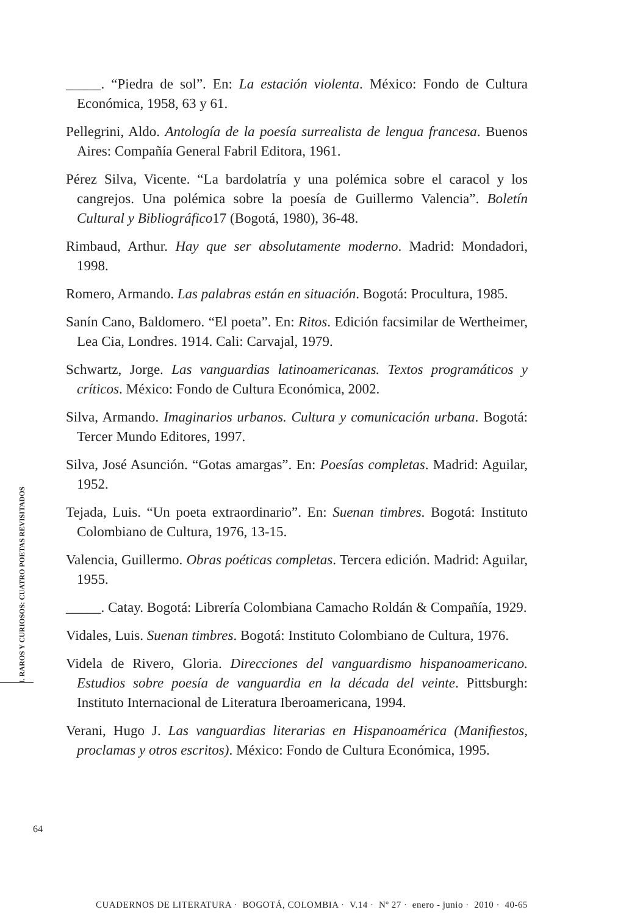_____. “Piedra de sol”. En: La estación violenta. México: Fondo de Cultura Económica, 1958, 63 y 61.
Pellegrini, Aldo. Antología de la poesía surrealista de lengua francesa. Buenos Aires: Compañía General Fabril Editora, 1961.
Pérez Silva, Vicente. “La bardolatría y una polémica sobre el caracol y los cangrejos. Una polémica sobre la poesía de Guillermo Valencia”. Boletín Cultural y Bibliográfico17 (Bogotá, 1980), 36-48.
Rimbaud, Arthur. Hay que ser absolutamente moderno. Madrid: Mondadori, 1998.
Romero, Armando. Las palabras están en situación. Bogotá: Procultura, 1985.
Sanín Cano, Baldomero. “El poeta”. En: Ritos. Edición facsimilar de Wertheimer, Lea Cia, Londres. 1914. Cali: Carvajal, 1979.
Schwartz, Jorge. Las vanguardias latinoamericanas. Textos programáticos y críticos. México: Fondo de Cultura Económica, 2002.
Silva, Armando. Imaginarios urbanos. Cultura y comunicación urbana. Bogotá: Tercer Mundo Editores, 1997.
Silva, José Asunción. “Gotas amargas”. En: Poesías completas. Madrid: Aguilar, 1952.
Tejada, Luis. “Un poeta extraordinario”. En: Suenan timbres. Bogotá: Instituto Colombiano de Cultura, 1976, 13-15.
Valencia, Guillermo. Obras poéticas completas. Tercera edición. Madrid: Aguilar, 1955.
_____. Catay. Bogotá: Librería Colombiana Camacho Roldán & Compañía, 1929.
Vidales, Luis. Suenan timbres. Bogotá: Instituto Colombiano de Cultura, 1976.
Videla de Rivero, Gloria. Direcciones del vanguardismo hispanoamericano. Estudios sobre poesía de vanguardia en la década del veinte. Pittsburgh: Instituto Internacional de Literatura Iberoamericana, 1994.
Verani, Hugo J. Las vanguardias literarias en Hispanoamérica (Manifiestos, proclamas y otros escritos). México: Fondo de Cultura Económica, 1995.
I. RAROS Y CURIOSOS: CUATRO POETAS REVISITADOS
64
CUADERNOS DE LITERATURA · BOGOTÁ, COLOMBIA · V.14 · Nº 27 · enero - junio · 2010 · 40-65